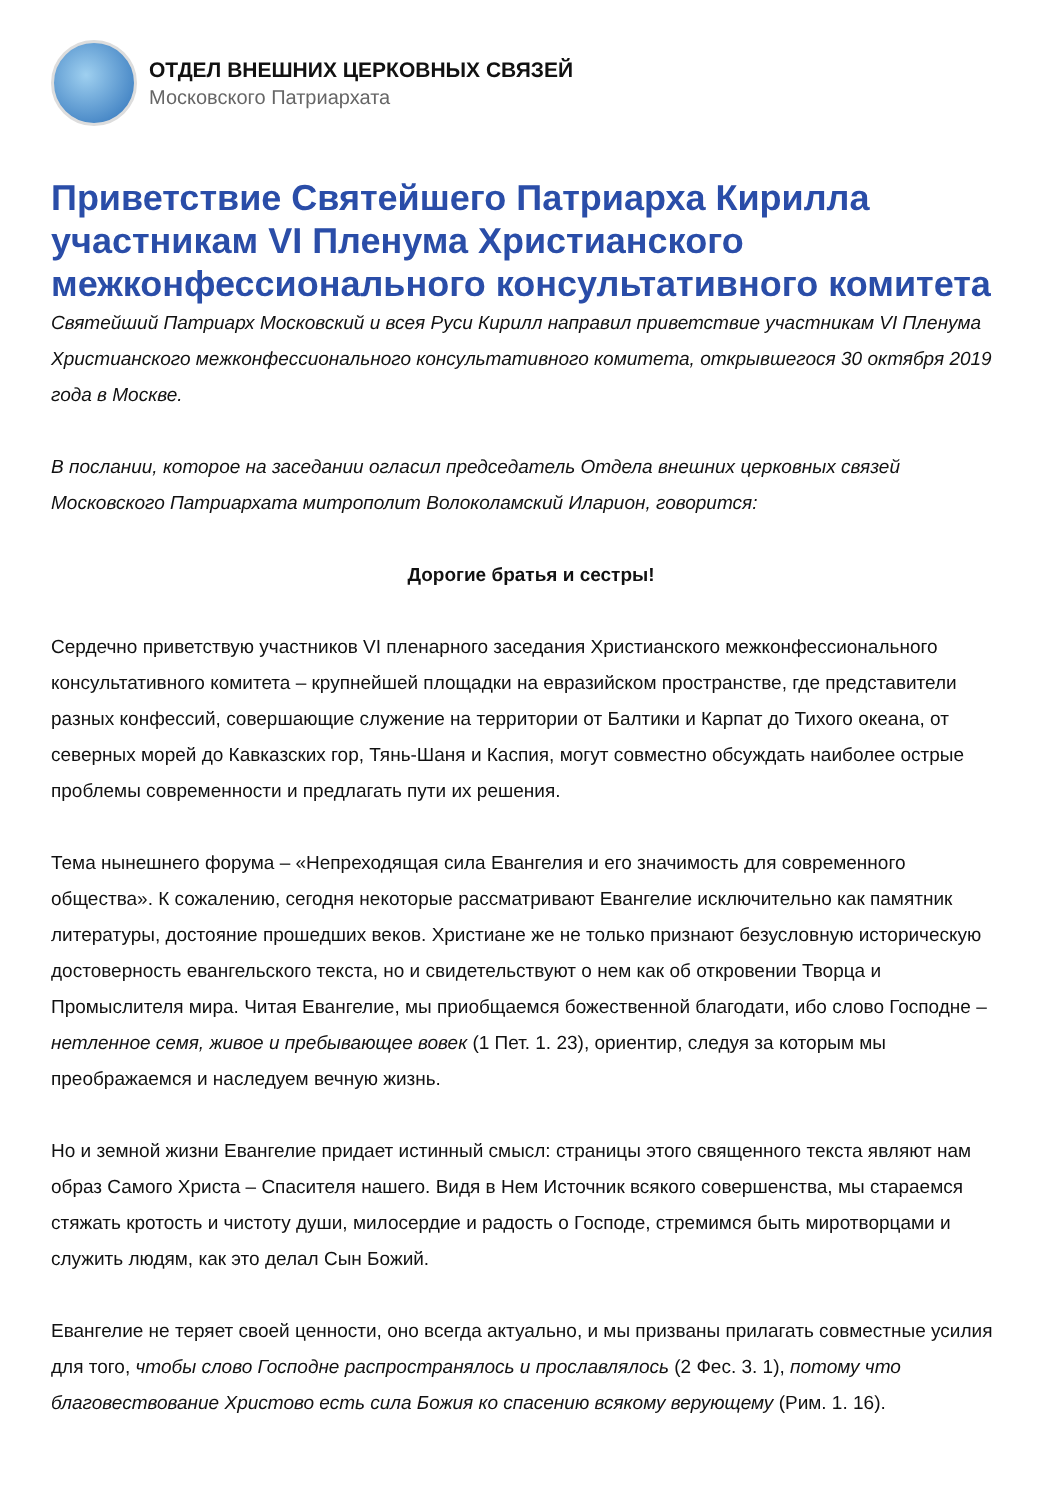ОТДЕЛ ВНЕШНИХ ЦЕРКОВНЫХ СВЯЗЕЙ
Московского Патриархата
Приветствие Святейшего Патриарха Кирилла участникам VI Пленума Христианского межконфессионального консультативного комитета
Святейший Патриарх Московский и всея Руси Кирилл направил приветствие участникам VI Пленума Христианского межконфессионального консультативного комитета, открывшегося 30 октября 2019 года в Москве.
В послании, которое на заседании огласил председатель Отдела внешних церковных связей Московского Патриархата митрополит Волоколамский Иларион, говорится:
Дорогие братья и сестры!
Сердечно приветствую участников VI пленарного заседания Христианского межконфессионального консультативного комитета – крупнейшей площадки на евразийском пространстве, где представители разных конфессий, совершающие служение на территории от Балтики и Карпат до Тихого океана, от северных морей до Кавказских гор, Тянь-Шаня и Каспия, могут совместно обсуждать наиболее острые проблемы современности и предлагать пути их решения.
Тема нынешнего форума – «Непреходящая сила Евангелия и его значимость для современного общества». К сожалению, сегодня некоторые рассматривают Евангелие исключительно как памятник литературы, достояние прошедших веков. Христиане же не только признают безусловную историческую достоверность евангельского текста, но и свидетельствуют о нем как об откровении Творца и Промыслителя мира. Читая Евангелие, мы приобщаемся божественной благодати, ибо слово Господне – нетленное семя, живое и пребывающее вовек (1 Пет. 1. 23), ориентир, следуя за которым мы преображаемся и наследуем вечную жизнь.
Но и земной жизни Евангелие придает истинный смысл: страницы этого священного текста являют нам образ Самого Христа – Спасителя нашего. Видя в Нем Источник всякого совершенства, мы стараемся стяжать кротость и чистоту души, милосердие и радость о Господе, стремимся быть миротворцами и служить людям, как это делал Сын Божий.
Евангелие не теряет своей ценности, оно всегда актуально, и мы призваны прилагать совместные усилия для того, чтобы слово Господне распространялось и прославлялось (2 Фес. 3. 1), потому что благовествование Христово есть сила Божия ко спасению всякому верующему (Рим. 1. 16).